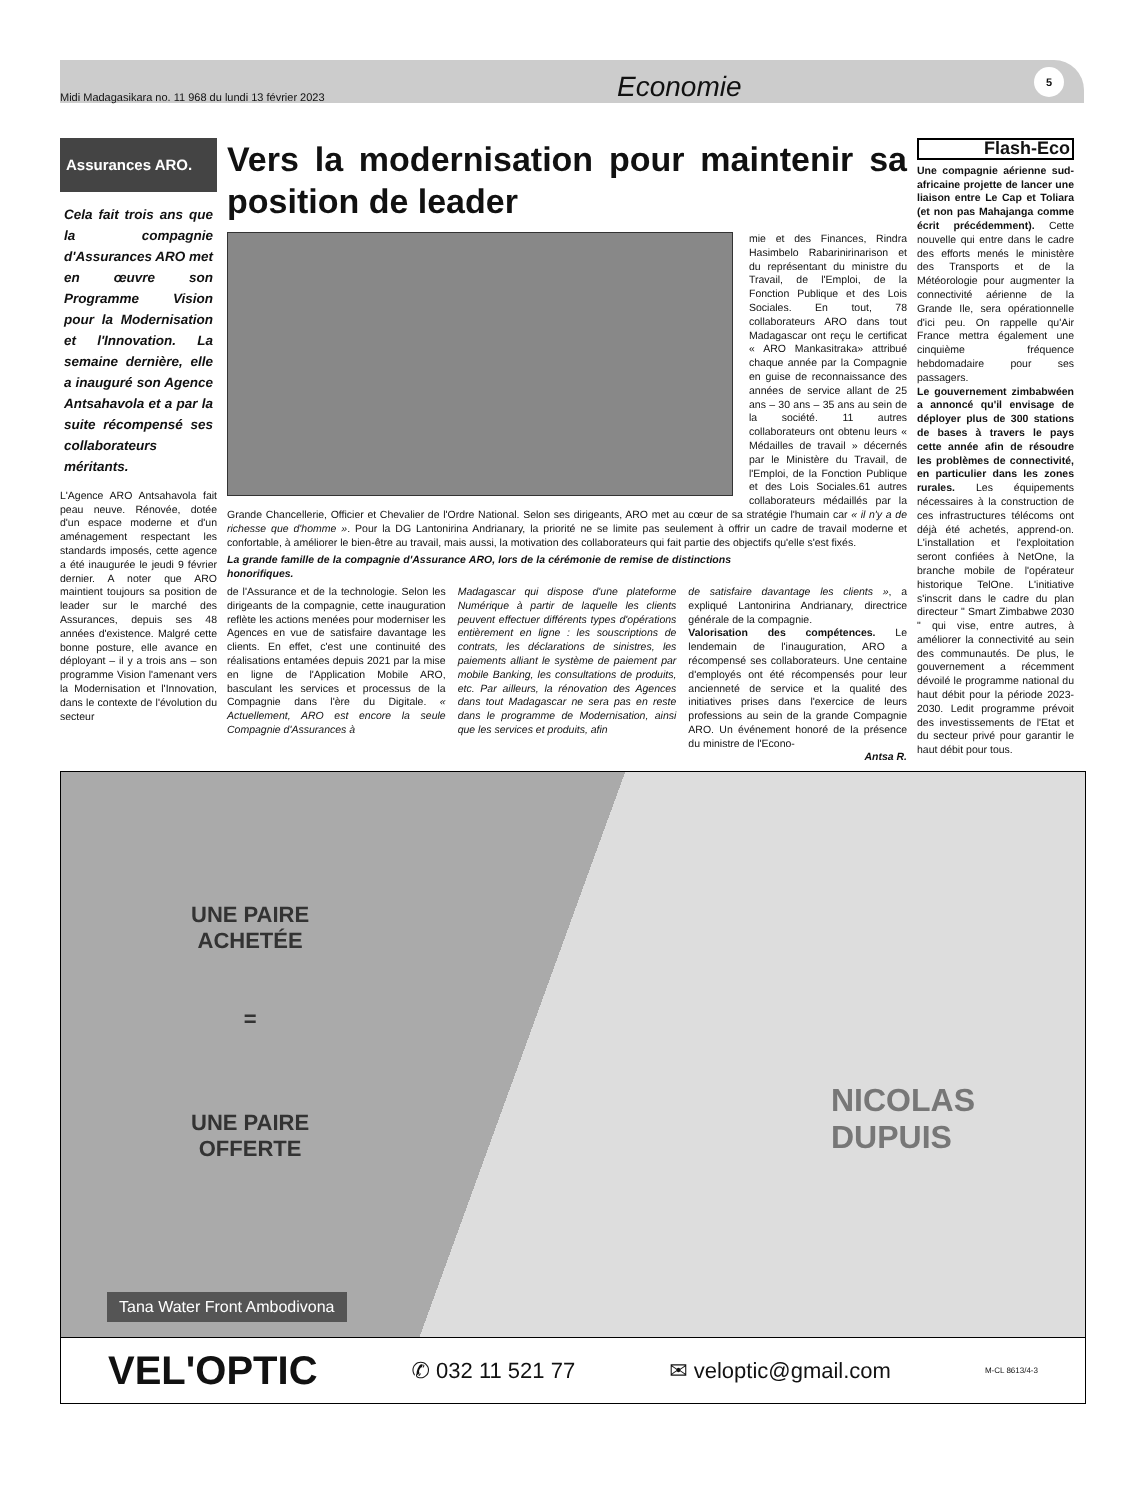Midi Madagasikara no. 11 968 du lundi 13 février 2023 Economie 5
Assurances ARO.
Cela fait trois ans que la compagnie d'Assurances ARO met en œuvre son Programme Vision pour la Modernisation et l'Innovation. La semaine dernière, elle a inauguré son Agence Antsahavola et a par la suite récompensé ses collaborateurs méritants.
L'Agence ARO Antsahavola fait peau neuve. Rénovée, dotée d'un espace moderne et d'un aménagement respectant les standards imposés, cette agence a été inaugurée le jeudi 9 février dernier. A noter que ARO maintient toujours sa position de leader sur le marché des Assurances, depuis ses 48 années d'existence. Malgré cette bonne posture, elle avance en déployant – il y a trois ans – son programme Vision l'amenant vers la Modernisation et l'Innovation, dans le contexte de l'évolution du secteur
Vers la modernisation pour maintenir sa position de leader
mie et des Finances, Rindra Hasimbelo Rabarinirinarison et du représentant du ministre du Travail, de l'Emploi, de la Fonction Publique et des Lois Sociales. En tout, 78 collaborateurs ARO dans tout Madagascar ont reçu le certificat « ARO Mankasitraka» attribué chaque année par la Compagnie en guise de reconnaissance des années de service allant de 25 ans – 30 ans – 35 ans au sein de la société. 11 autres collaborateurs ont obtenu leurs « Médailles de travail » décernés par le Ministère du Travail, de l'Emploi, de la Fonction Publique et des Lois Sociales.61 autres collaborateurs médaillés par la Grande Chancellerie, Officier et Chevalier de l'Ordre National. Selon ses dirigeants, ARO met au cœur de sa stratégie l'humain car « il n'y a de richesse que d'homme ». Pour la DG Lantonirina Andrianary, la priorité ne se limite pas seulement à offrir un cadre de travail moderne et confortable, à améliorer le bien-être au travail, mais aussi, la motivation des collaborateurs qui fait partie des objectifs qu'elle s'est fixés.
La grande famille de la compagnie d'Assurance ARO, lors de la cérémonie de remise de distinctions honorifiques.
de l'Assurance et de la technologie. Selon les dirigeants de la compagnie, cette inauguration reflète les actions menées pour moderniser les Agences en vue de satisfaire davantage les clients. En effet, c'est une continuité des réalisations entamées depuis 2021 par la mise en ligne de l'Application Mobile ARO, basculant les services et processus de la Compagnie dans l'ère du Digitale. « Actuellement, ARO est encore la seule Compagnie d'Assurances à
Madagascar qui dispose d'une plateforme Numérique à partir de laquelle les clients peuvent effectuer différents types d'opérations entièrement en ligne : les souscriptions de contrats, les déclarations de sinistres, les paiements alliant le système de paiement par mobile Banking, les consultations de produits, etc. Par ailleurs, la rénovation des Agences dans tout Madagascar ne sera pas en reste dans le programme de Modernisation, ainsi que les services et produits, afin
de satisfaire davantage les clients », a expliqué Lantonirina Andrianary, directrice générale de la compagnie.
Valorisation des compétences. Le lendemain de l'inauguration, ARO a récompensé ses collaborateurs. Une centaine d'employés ont été récompensés pour leur ancienneté de service et la qualité des initiatives prises dans l'exercice de leurs professions au sein de la grande Compagnie ARO. Un événement honoré de la présence du ministre de l'Econo-
Antsa R.
Flash-Eco
Une compagnie aérienne sud-africaine projette de lancer une liaison entre Le Cap et Toliara (et non pas Mahajanga comme écrit précédemment). Cette nouvelle qui entre dans le cadre des efforts menés le ministère des Transports et de la Météorologie pour augmenter la connectivité aérienne de la Grande Ile, sera opérationnelle d'ici peu. On rappelle qu'Air France mettra également une cinquième fréquence hebdomadaire pour ses passagers.
Le gouvernement zimbabwéen a annoncé qu'il envisage de déployer plus de 300 stations de bases à travers le pays cette année afin de résoudre les problèmes de connectivité, en particulier dans les zones rurales. Les équipements nécessaires à la construction de ces infrastructures télécoms ont déjà été achetés, apprend-on. L'installation et l'exploitation seront confiées à NetOne, la branche mobile de l'opérateur historique TelOne. L'initiative s'inscrit dans le cadre du plan directeur " Smart Zimbabwe 2030 " qui vise, entre autres, à améliorer la connectivité au sein des communautés. De plus, le gouvernement a récemment dévoilé le programme national du haut débit pour la période 2023-2030. Ledit programme prévoit des investissements de l'Etat et du secteur privé pour garantir le haut débit pour tous.
UNE PAIRE
ACHETÉE
=
UNE PAIRE
OFFERTE
NICOLAS
DUPUIS
Tana Water Front Ambodivona
VEL'OPTIC ✆ 032 11 521 77 ✉ veloptic@gmail.com M-CL 8613/4-3